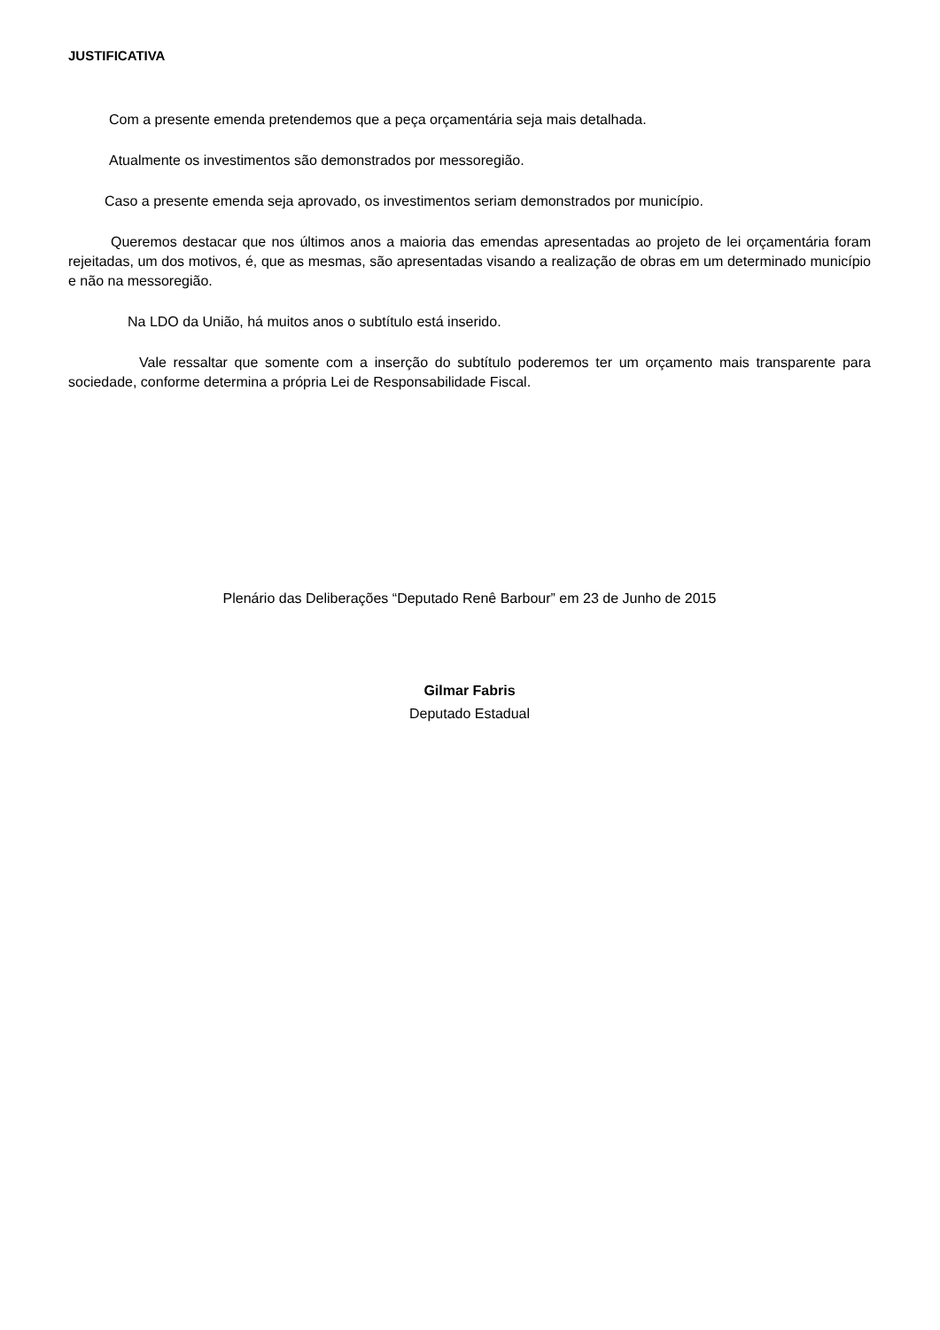JUSTIFICATIVA
Com a presente emenda pretendemos que a peça orçamentária seja mais detalhada.
Atualmente os investimentos são demonstrados por messoregião.
Caso a presente emenda seja aprovado, os investimentos seriam demonstrados por município.
Queremos destacar que nos últimos anos a maioria das emendas apresentadas ao projeto de lei orçamentária foram rejeitadas, um dos motivos, é, que as mesmas, são apresentadas visando a realização de obras em um determinado município e não na messoregião.
Na LDO da União, há muitos anos o subtítulo está inserido.
Vale ressaltar que somente com a inserção do subtítulo poderemos ter um orçamento mais transparente para sociedade, conforme determina a própria Lei de Responsabilidade Fiscal.
Plenário das Deliberações “Deputado Renê Barbour” em 23 de Junho de 2015
Gilmar Fabris
Deputado Estadual